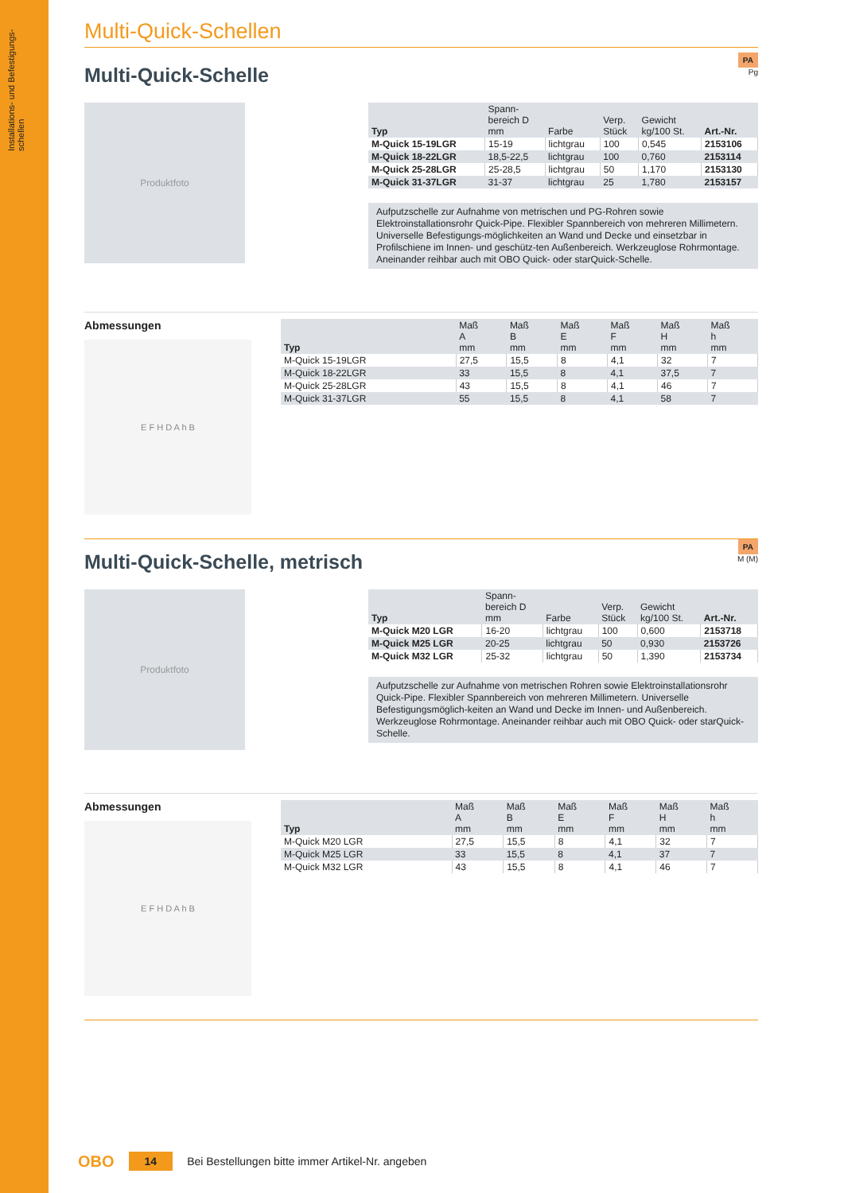Installations- und Befestigungs- schellen
Multi-Quick-Schellen
Multi-Quick-Schelle
PA
Pg
Produktfoto
| Typ | Spann- bereich D mm | Farbe | Verp. Stück | Gewicht kg/100 St. | Art.-Nr. |
| --- | --- | --- | --- | --- | --- |
| M-Quick 15-19LGR | 15-19 | lichtgrau | 100 | 0,545 | 2153106 |
| M-Quick 18-22LGR | 18,5-22,5 | lichtgrau | 100 | 0,760 | 2153114 |
| M-Quick 25-28LGR | 25-28,5 | lichtgrau | 50 | 1,170 | 2153130 |
| M-Quick 31-37LGR | 31-37 | lichtgrau | 25 | 1,780 | 2153157 |
Aufputzschelle zur Aufnahme von metrischen und PG-Rohren sowie Elektroinstallationsrohr Quick-Pipe. Flexibler Spannbereich von mehreren Millimetern. Universelle Befestigungs-möglichkeiten an Wand und Decke und einsetzbar in Profilschiene im Innen- und geschütz-ten Außenbereich. Werkzeuglose Rohrmontage. Aneinander reihbar auch mit OBO Quick- oder starQuick-Schelle.
Abmessungen
E F H D A h B
| Typ | Maß A mm | Maß B mm | Maß E mm | Maß F mm | Maß H mm | Maß h mm |
| --- | --- | --- | --- | --- | --- | --- |
| M-Quick 15-19LGR | 27,5 | 15,5 | 8 | 4,1 | 32 | 7 |
| M-Quick 18-22LGR | 33 | 15,5 | 8 | 4,1 | 37,5 | 7 |
| M-Quick 25-28LGR | 43 | 15,5 | 8 | 4,1 | 46 | 7 |
| M-Quick 31-37LGR | 55 | 15,5 | 8 | 4,1 | 58 | 7 |
Multi-Quick-Schelle, metrisch
PA
M (M)
Produktfoto
| Typ | Spann- bereich D mm | Farbe | Verp. Stück | Gewicht kg/100 St. | Art.-Nr. |
| --- | --- | --- | --- | --- | --- |
| M-Quick M20 LGR | 16-20 | lichtgrau | 100 | 0,600 | 2153718 |
| M-Quick M25 LGR | 20-25 | lichtgrau | 50 | 0,930 | 2153726 |
| M-Quick M32 LGR | 25-32 | lichtgrau | 50 | 1,390 | 2153734 |
Aufputzschelle zur Aufnahme von metrischen Rohren sowie Elektroinstallationsrohr Quick-Pipe. Flexibler Spannbereich von mehreren Millimetern. Universelle Befestigungsmöglich-keiten an Wand und Decke im Innen- und Außenbereich. Werkzeuglose Rohrmontage. Aneinander reihbar auch mit OBO Quick- oder starQuick-Schelle.
Abmessungen
E F H D A h B
| Typ | Maß A mm | Maß B mm | Maß E mm | Maß F mm | Maß H mm | Maß h mm |
| --- | --- | --- | --- | --- | --- | --- |
| M-Quick M20 LGR | 27,5 | 15,5 | 8 | 4,1 | 32 | 7 |
| M-Quick M25 LGR | 33 | 15,5 | 8 | 4,1 | 37 | 7 |
| M-Quick M32 LGR | 43 | 15,5 | 8 | 4,1 | 46 | 7 |
OBO 14 Bei Bestellungen bitte immer Artikel-Nr. angeben